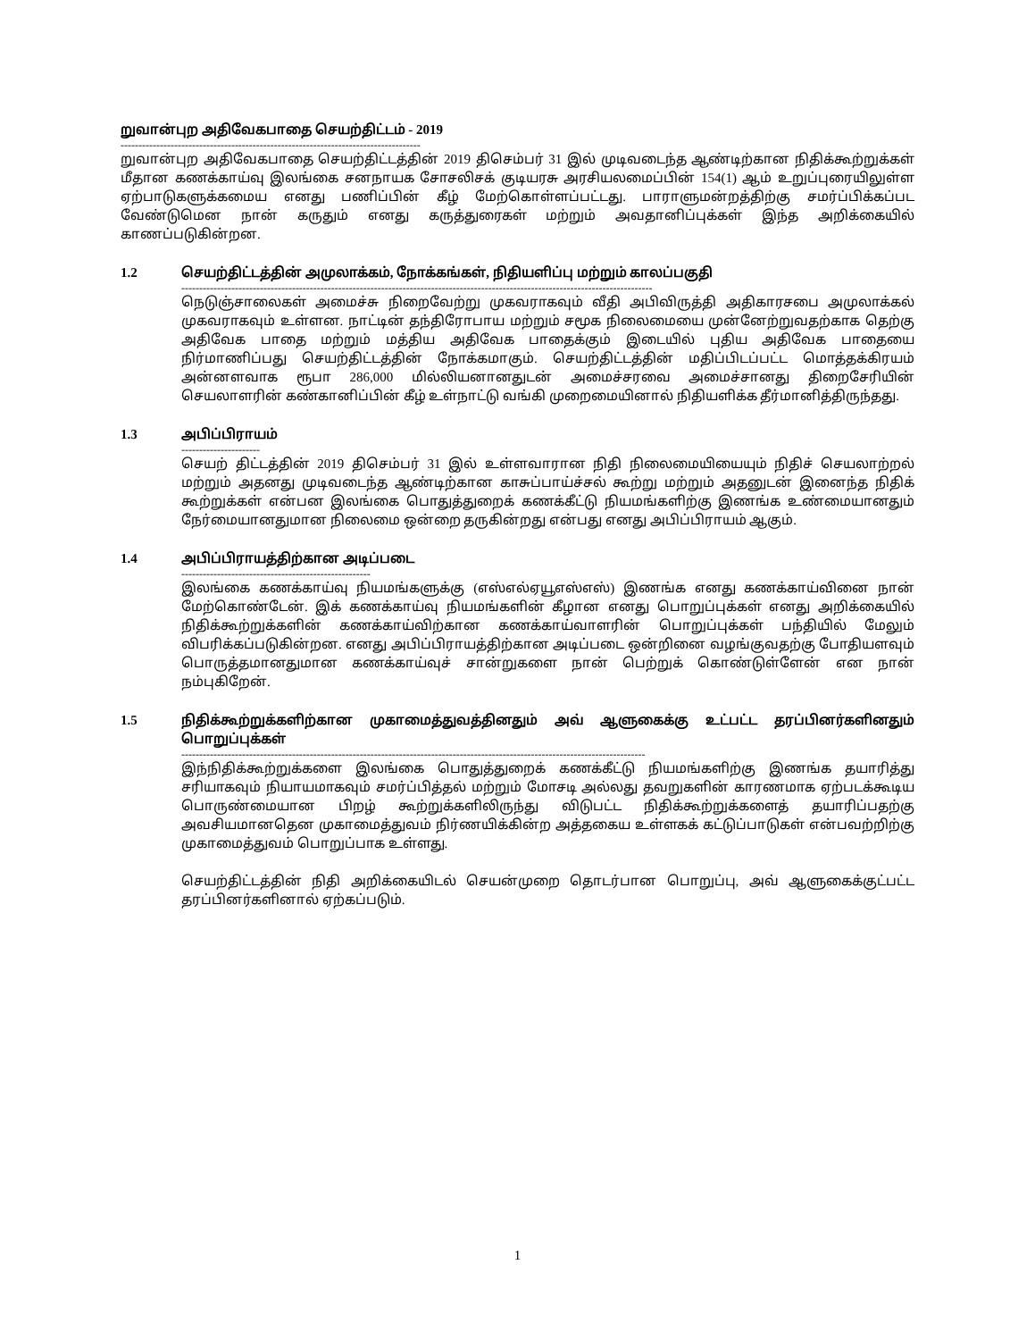றுவான்புற அதிவேகபாதை செயற்திட்டம் - 2019
------------------------------------------------------------------------------------
றுவான்புற அதிவேகபாதை செயற்திட்டத்தின் 2019 திசெம்பர் 31 இல் முடிவடைந்த ஆண்டிற்கான நிதிக்கூற்றுக்கள் மீதான கணக்காய்வு இலங்கை சனநாயக சோசலிசக் குடியரசு அரசியலமைப்பின் 154(1) ஆம் உறுப்புரையிலுள்ள ஏற்பாடுகளுக்கமைய எனது பணிப்பின் கீழ் மேற்கொள்ளப்பட்டது. பாராளுமன்றத்திற்கு சமர்ப்பிக்கப்பட வேண்டுமென நான் கருதும் எனது கருத்துரைகள் மற்றும் அவதானிப்புக்கள் இந்த அறிக்கையில் காணப்படுகின்றன.
1.2 செயற்திட்டத்தின் அமுலாக்கம், நோக்கங்கள், நிதியளிப்பு மற்றும் காலப்பகுதி
------------------------------------------------------------------------------------------------------------------------------------
நெடுஞ்சாலைகள் அமைச்சு நிறைவேற்று முகவராகவும் வீதி அபிவிருத்தி அதிகாரசபை அமுலாக்கல் முகவராகவும் உள்ளன. நாட்டின் தந்திரோபாய மற்றும் சமூக நிலைமையை முன்னேற்றுவதற்காக தெற்கு அதிவேக பாதை மற்றும் மத்திய அதிவேக பாதைக்கும் இடையில் புதிய அதிவேக பாதையை நிர்மாணிப்பது செயற்திட்டத்தின் நோக்கமாகும். செயற்திட்டத்தின் மதிப்பிடப்பட்ட மொத்தக்கிரயம் அன்னளவாக ரூபா 286,000 மில்லியனானதுடன் அமைச்சரவை அமைச்சானது திறைசேரியின் செயலாளரின் கண்கானிப்பின் கீழ் உள்நாட்டு வங்கி முறைமையினால் நிதியளிக்க தீர்மானித்திருந்தது.
1.3 அபிப்பிராயம்
----------------------
செயற் திட்டத்தின் 2019 திசெம்பர் 31 இல் உள்ளவாரான நிதி நிலைமையியையும் நிதிச் செயலாற்றல் மற்றும் அதனது முடிவடைந்த ஆண்டிற்கான காசுப்பாய்ச்சல் கூற்று மற்றும் அதனுடன் இனைந்த நிதிக் கூற்றுக்கள் என்பன இலங்கை பொதுத்துறைக் கணக்கீட்டு நியமங்களிற்கு இணங்க உண்மையானதும் நேர்மையானதுமான நிலைமை ஒன்றை தருகின்றது என்பது எனது அபிப்பிராயம் ஆகும்.
1.4 அபிப்பிராயத்திற்கான அடிப்படை
-----------------------------------------------------
இலங்கை கணக்காய்வு நியமங்களுக்கு (எஸ்எல்ஏயூஎஸ்எஸ்) இணங்க எனது கணக்காய்வினை நான் மேற்கொண்டேன். இக் கணக்காய்வு நியமங்களின் கீழான எனது பொறுப்புக்கள் எனது அறிக்கையில் நிதிக்கூற்றுக்களின் கணக்காய்விற்கான கணக்காய்வாளரின் பொறுப்புக்கள் பந்தியில் மேலும் விபரிக்கப்படுகின்றன. எனது அபிப்பிராயத்திற்கான அடிப்படை ஒன்றினை வழங்குவதற்கு போதியளவும் பொருத்தமானதுமான கணக்காய்வுச் சான்றுகளை நான் பெற்றுக் கொண்டுள்ளேன் என நான் நம்புகிறேன்.
1.5 நிதிக்கூற்றுக்களிற்கான முகாமைத்துவத்தினதும் அவ் ஆளுகைக்கு உட்பட்ட தரப்பினர்களினதும் பொறுப்புக்கள்
----------------------------------------------------------------------------------------------------------------------------------
இந்நிதிக்கூற்றுக்களை இலங்கை பொதுத்துறைக் கணக்கீட்டு நியமங்களிற்கு இணங்க தயாரித்து சரியாகவும் நியாயமாகவும் சமர்ப்பித்தல் மற்றும் மோசடி அல்லது தவறுகளின் காரணமாக ஏற்படக்கூடிய பொருண்மையான பிறழ் கூற்றுக்களிலிருந்து விடுபட்ட நிதிக்கூற்றுக்களைத் தயாரிப்பதற்கு அவசியமானதென முகாமைத்துவம் நிர்ணயிக்கின்ற அத்தகைய உள்ளகக் கட்டுப்பாடுகள் என்பவற்றிற்கு முகாமைத்துவம் பொறுப்பாக உள்ளது.
செயற்திட்டத்தின் நிதி அறிக்கையிடல் செயன்முறை தொடர்பான பொறுப்பு, அவ் ஆளுகைக்குட்பட்ட தரப்பினர்களினால் ஏற்கப்படும்.
1